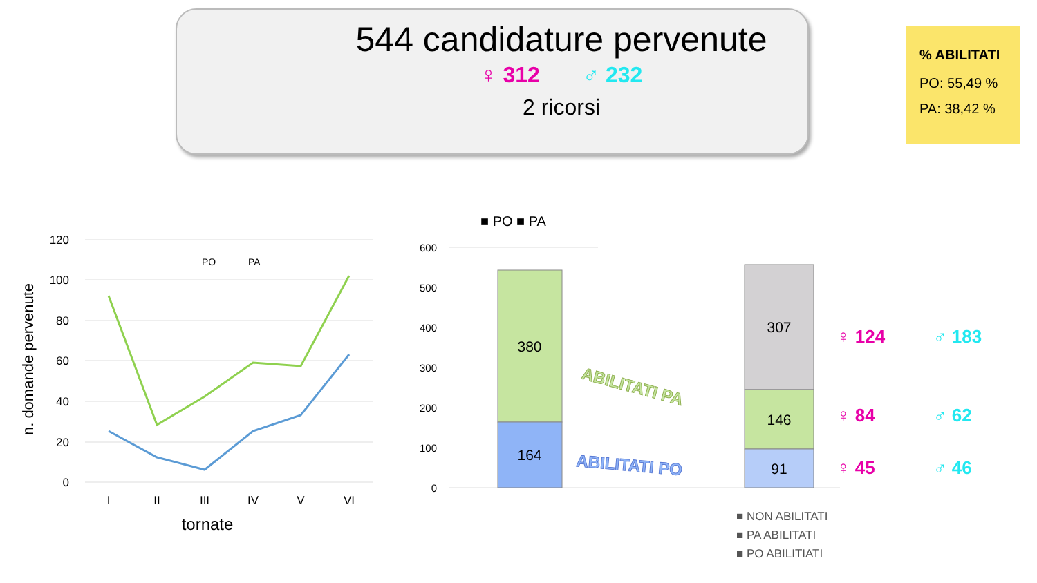544 candidature pervenute
♀ 312 ♂ 232
2 ricorsi
% ABILITATI
PO: 55,49 %
PA: 38,42 %
120
100
80
60
40
20
0
n. domande pervenute
I
II
III
IV
V
VI
tornate
PO
PA
600
500
400
300
200
100
0
■ PO ■ PA
380
164
307
146
91
ABILITATI PA
ABILITATI PO
♀ 124
♂ 183
♀ 84
♂ 62
♀ 45
♂ 46
■ NON ABILITATI
■ PA ABILITATI
■ PO ABILITIATI